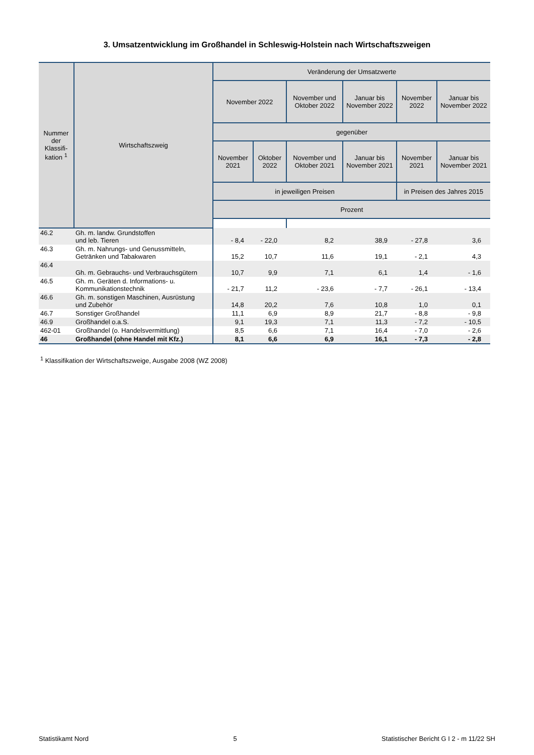3. Umsatzentwicklung im Großhandel in Schleswig-Holstein nach Wirtschaftszweigen
| Nummer der Klassifi-kation <sup>1</sup> | Wirtschaftszweig | Veränderung der Umsatzwerte | | | | | |
| --- | --- | --- | --- | --- | --- | --- | --- |
| | | November 2022 | | November und Oktober 2022 | Januar bis November 2022 | November 2022 | Januar bis November 2022 |
| | | gegenüber | | | | | |
| | | November 2021 | Oktober 2022 | November und Oktober 2021 | Januar bis November 2021 | November 2021 | Januar bis November 2021 |
| | | in jeweiligen Preisen | | | | in Preisen des Jahres 2015 | |
| | | Prozent | | | | | |
| 46.2 | Gh. m. landw. Grundstoffen und leb. Tieren | - 8,4 | - 22,0 | 8,2 | 38,9 | - 27,8 | 3,6 |
| 46.3 | Gh. m. Nahrungs- und Genussmitteln, Getränken und Tabakwaren | 15,2 | 10,7 | 11,6 | 19,1 | - 2,1 | 4,3 |
| 46.4 | Gh. m. Gebrauchs- und Verbrauchsgütern | 10,7 | 9,9 | 7,1 | 6,1 | 1,4 | - 1,6 |
| 46.5 | Gh. m. Geräten d. Informations- u. Kommunikationstechnik | - 21,7 | 11,2 | - 23,6 | - 7,7 | - 26,1 | - 13,4 |
| 46.6 | Gh. m. sonstigen Maschinen, Ausrüstung und Zubehör | 14,8 | 20,2 | 7,6 | 10,8 | 1,0 | 0,1 |
| 46.7 | Sonstiger Großhandel | 11,1 | 6,9 | 8,9 | 21,7 | - 8,8 | - 9,8 |
| 46.9 | Großhandel o.a.S. | 9,1 | 19,3 | 7,1 | 11,3 | - 7,2 | - 10,5 |
| 462-01 | Großhandel (o. Handelsvermittlung) | 8,5 | 6,6 | 7,1 | 16,4 | - 7,0 | - 2,6 |
| 46 | Großhandel (ohne Handel mit Kfz.) | 8,1 | 6,6 | 6,9 | 16,1 | - 7,3 | - 2,8 |
<sup>1</sup> Klassifikation der Wirtschaftszweige, Ausgabe 2008 (WZ 2008)
Statistikamt Nord 5 Statistischer Bericht G I 2 - m 11/22 SH